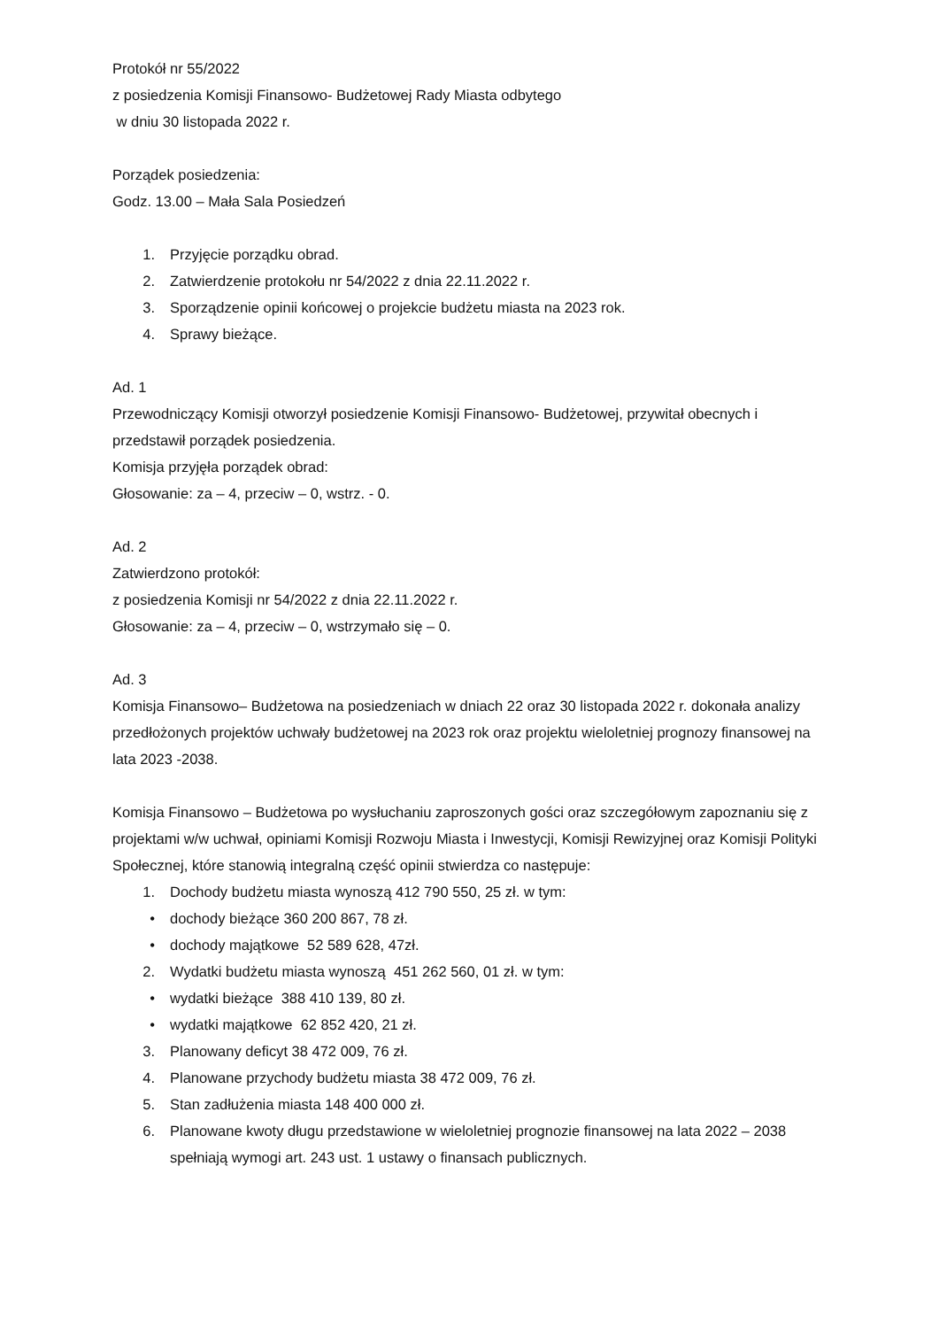Protokół nr 55/2022
z posiedzenia Komisji Finansowo- Budżetowej Rady Miasta odbytego
w dniu 30 listopada 2022 r.
Porządek posiedzenia:
Godz. 13.00 – Mała Sala Posiedzeń
1. Przyjęcie porządku obrad.
2. Zatwierdzenie protokołu nr 54/2022 z dnia 22.11.2022 r.
3. Sporządzenie opinii końcowej o projekcie budżetu miasta na 2023 rok.
4. Sprawy bieżące.
Ad. 1
Przewodniczący Komisji otworzył posiedzenie Komisji Finansowo- Budżetowej, przywitał obecnych i przedstawił porządek posiedzenia.
Komisja przyjęła porządek obrad:
Głosowanie: za – 4, przeciw – 0, wstrz. - 0.
Ad. 2
Zatwierdzono protokół:
z posiedzenia Komisji nr 54/2022 z dnia 22.11.2022 r.
Głosowanie: za – 4, przeciw – 0, wstrzymało się – 0.
Ad. 3
Komisja Finansowo– Budżetowa na posiedzeniach w dniach 22 oraz 30 listopada 2022 r. dokonała analizy przedłożonych projektów uchwały budżetowej na 2023 rok oraz projektu wieloletniej prognozy finansowej na lata 2023 -2038.
Komisja Finansowo – Budżetowa po wysłuchaniu zaproszonych gości oraz szczegółowym zapoznaniu się z projektami w/w uchwał, opiniami Komisji Rozwoju Miasta i Inwestycji, Komisji Rewizyjnej oraz Komisji Polityki Społecznej, które stanowią integralną część opinii stwierdza co następuje:
1. Dochody budżetu miasta wynoszą 412 790 550, 25 zł. w tym:
• dochody bieżące 360 200 867, 78 zł.
• dochody majątkowe 52 589 628, 47zł.
2. Wydatki budżetu miasta wynoszą 451 262 560, 01 zł. w tym:
• wydatki bieżące 388 410 139, 80 zł.
• wydatki majątkowe 62 852 420, 21 zł.
3. Planowany deficyt 38 472 009, 76 zł.
4. Planowane przychody budżetu miasta 38 472 009, 76 zł.
5. Stan zadłużenia miasta 148 400 000 zł.
6. Planowane kwoty długu przedstawione w wieloletniej prognozie finansowej na lata 2022 – 2038 spełniają wymogi art. 243 ust. 1 ustawy o finansach publicznych.